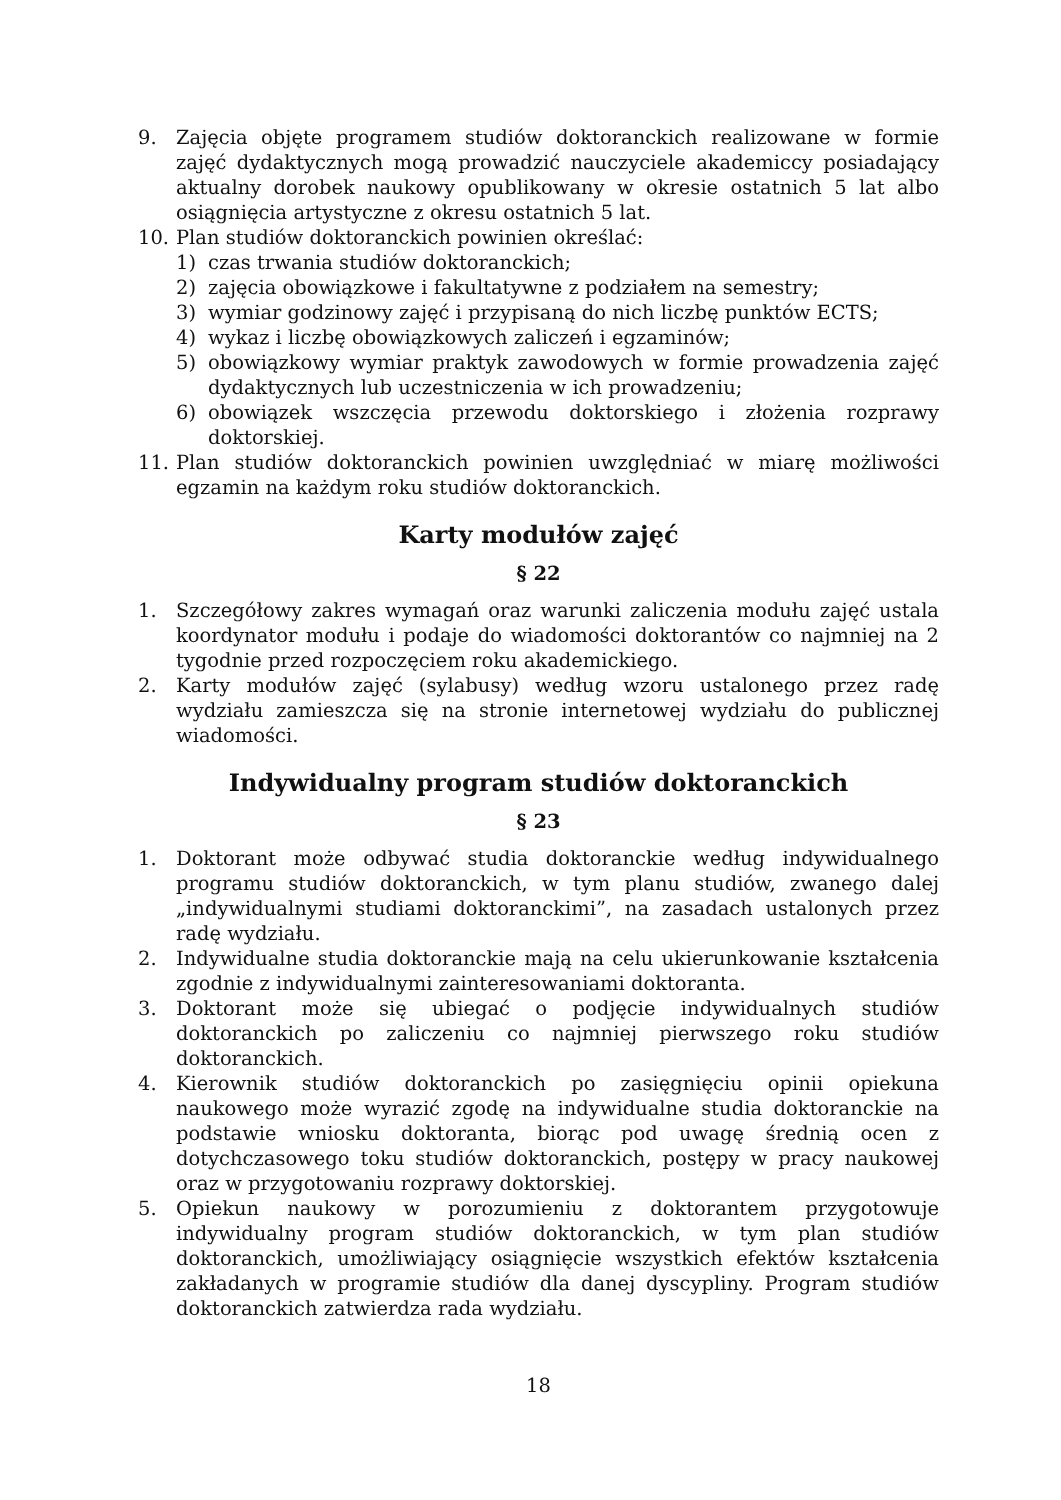9. Zajęcia objęte programem studiów doktoranckich realizowane w formie zajęć dydaktycznych mogą prowadzić nauczyciele akademiccy posiadający aktualny dorobek naukowy opublikowany w okresie ostatnich 5 lat albo osiągnięcia artystyczne z okresu ostatnich 5 lat.
10. Plan studiów doktoranckich powinien określać:
1) czas trwania studiów doktoranckich;
2) zajęcia obowiązkowe i fakultatywne z podziałem na semestry;
3) wymiar godzinowy zajęć i przypisaną do nich liczbę punktów ECTS;
4) wykaz i liczbę obowiązkowych zaliczeń i egzaminów;
5) obowiązkowy wymiar praktyk zawodowych w formie prowadzenia zajęć dydaktycznych lub uczestniczenia w ich prowadzeniu;
6) obowiązek wszczęcia przewodu doktorskiego i złożenia rozprawy doktorskiej.
11. Plan studiów doktoranckich powinien uwzględniać w miarę możliwości egzamin na każdym roku studiów doktoranckich.
Karty modułów zajęć
§ 22
1. Szczegółowy zakres wymagań oraz warunki zaliczenia modułu zajęć ustala koordynator modułu i podaje do wiadomości doktorantów co najmniej na 2 tygodnie przed rozpoczęciem roku akademickiego.
2. Karty modułów zajęć (sylabusy) według wzoru ustalonego przez radę wydziału zamieszcza się na stronie internetowej wydziału do publicznej wiadomości.
Indywidualny program studiów doktoranckich
§ 23
1. Doktorant może odbywać studia doktoranckie według indywidualnego programu studiów doktoranckich, w tym planu studiów, zwanego dalej „indywidualnymi studiami doktoranckimi”, na zasadach ustalonych przez radę wydziału.
2. Indywidualne studia doktoranckie mają na celu ukierunkowanie kształcenia zgodnie z indywidualnymi zainteresowaniami doktoranta.
3. Doktorant może się ubiegać o podjęcie indywidualnych studiów doktoranckich po zaliczeniu co najmniej pierwszego roku studiów doktoranckich.
4. Kierownik studiów doktoranckich po zasięgnięciu opinii opiekuna naukowego może wyrazić zgodę na indywidualne studia doktoranckie na podstawie wniosku doktoranta, biorąc pod uwagę średnią ocen z dotychczasowego toku studiów doktoranckich, postępy w pracy naukowej oraz w przygotowaniu rozprawy doktorskiej.
5. Opiekun naukowy w porozumieniu z doktorantem przygotowuje indywidualny program studiów doktoranckich, w tym plan studiów doktoranckich, umożliwiający osiągnięcie wszystkich efektów kształcenia zakładanych w programie studiów dla danej dyscypliny. Program studiów doktoranckich zatwierdza rada wydziału.
18